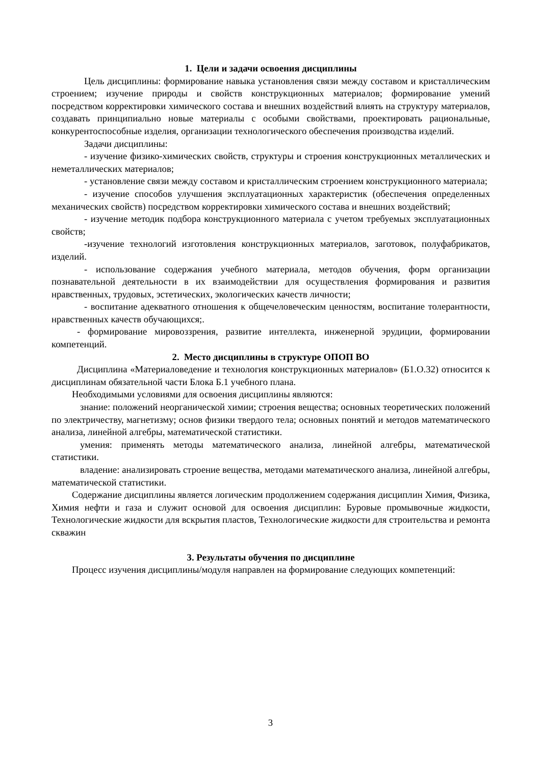1. Цели и задачи освоения дисциплины
Цель дисциплины: формирование навыка установления связи между составом и кристаллическим строением; изучение природы и свойств конструкционных материалов; формирование умений посредством корректировки химического состава и внешних воздействий влиять на структуру материалов, создавать принципиально новые материалы с особыми свойствами, проектировать рациональные, конкурентоспособные изделия, организации технологического обеспечения производства изделий.
Задачи дисциплины:
- изучение физико-химических свойств, структуры и строения конструкционных металлических и неметаллических материалов;
- установление связи между составом и кристаллическим строением конструкционного материала;
- изучение способов улучшения эксплуатационных характеристик (обеспечения определенных механических свойств) посредством корректировки химического состава и внешних воздействий;
- изучение методик подбора конструкционного материала с учетом требуемых эксплуатационных свойств;
-изучение технологий изготовления конструкционных материалов, заготовок, полуфабрикатов, изделий.
- использование содержания учебного материала, методов обучения, форм организации познавательной деятельности в их взаимодействии для осуществления формирования и развития нравственных, трудовых, эстетических, экологических качеств личности;
- воспитание адекватного отношения к общечеловеческим ценностям, воспитание толерантности, нравственных качеств обучающихся;.
- формирование мировоззрения, развитие интеллекта, инженерной эрудиции, формировании компетенций.
2. Место дисциплины в структуре ОПОП ВО
Дисциплина «Материаловедение и технология конструкционных материалов» (Б1.О.32) относится к дисциплинам обязательной части Блока Б.1 учебного плана.
Необходимыми условиями для освоения дисциплины являются:
знание: положений неорганической химии; строения вещества; основных теоретических положений по электричеству, магнетизму; основ физики твердого тела; основных понятий и методов математического анализа, линейной алгебры, математической статистики.
умения: применять методы математического анализа, линейной алгебры, математической статистики.
владение: анализировать строение вещества, методами математического анализа, линейной алгебры, математической статистики.
Содержание дисциплины является логическим продолжением содержания дисциплин Химия, Физика, Химия нефти и газа и служит основой для освоения дисциплин: Буровые промывочные жидкости, Технологические жидкости для вскрытия пластов, Технологические жидкости для строительства и ремонта скважин
3. Результаты обучения по дисциплине
Процесс изучения дисциплины/модуля направлен на формирование следующих компетенций:
3